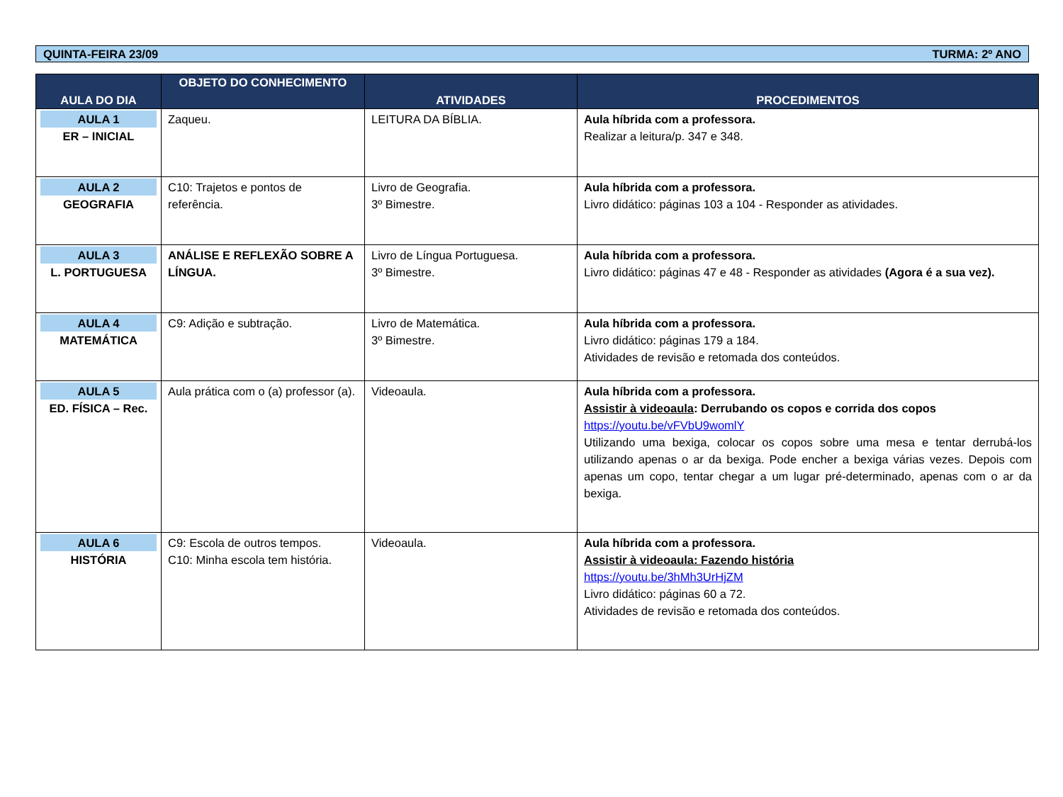QUINTA-FEIRA 23/09 TURMA: 2º ANO
| AULA DO DIA | OBJETO DO CONHECIMENTO | ATIVIDADES | PROCEDIMENTOS |
| --- | --- | --- | --- |
| AULA 1 ER – INICIAL | Zaqueu. | LEITURA DA BÍBLIA. | Aula híbrida com a professora. Realizar a leitura/p. 347 e 348. |
| AULA 2 GEOGRAFIA | C10: Trajetos e pontos de referência. | Livro de Geografia. 3º Bimestre. | Aula híbrida com a professora. Livro didático: páginas 103 a 104 - Responder as atividades. |
| AULA 3 L. PORTUGUESA | ANÁLISE E REFLEXÃO SOBRE A LÍNGUA. | Livro de Língua Portuguesa. 3º Bimestre. | Aula híbrida com a professora. Livro didático: páginas 47 e 48 - Responder as atividades (Agora é a sua vez). |
| AULA 4 MATEMÁTICA | C9: Adição e subtração. | Livro de Matemática. 3º Bimestre. | Aula híbrida com a professora. Livro didático: páginas 179 a 184. Atividades de revisão e retomada dos conteúdos. |
| AULA 5 ED. FÍSICA – Rec. | Aula prática com o (a) professor (a). | Videoaula. | Aula híbrida com a professora. Assistir à videoaula : Derrubando os copos e corrida dos copos https://youtu.be/vFVbU9womlY Utilizando uma bexiga, colocar os copos sobre uma mesa e tentar derrubá-los utilizando apenas o ar da bexiga. Pode encher a bexiga várias vezes. Depois com apenas um copo, tentar chegar a um lugar pré-determinado, apenas com o ar da bexiga. |
| AULA 6 HISTÓRIA | C9: Escola de outros tempos. C10: Minha escola tem história. | Videoaula. | Aula híbrida com a professora. Assistir à videoaula: Fazendo história https://youtu.be/3hMh3UrHjZM Livro didático: páginas 60 a 72. Atividades de revisão e retomada dos conteúdos. |